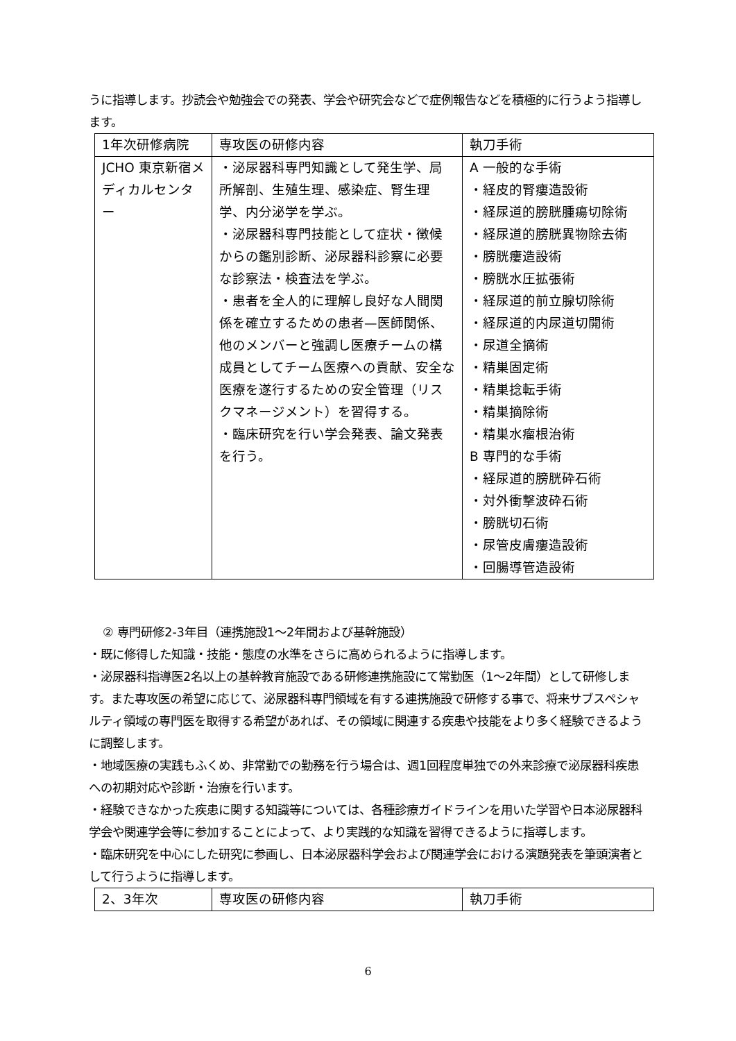うに指導します。抄読会や勉強会での発表、学会や研究会などで症例報告などを積極的に行うよう指導します。
| 1年次研修病院 | 専攻医の研修内容 | 執刀手術 |
| JCHO 東京新宿メディカルセンター | ・泌尿器科専門知識として発生学、局所解剖、生殖生理、感染症、腎生理学、内分泌学を学ぶ。 ・泌尿器科専門技能として症状・徴候からの鑑別診断、泌尿器科診察に必要な診察法・検査法を学ぶ。 ・患者を全人的に理解し良好な人間関係を確立するための患者—医師関係、他のメンバーと強調し医療チームの構成員としてチーム医療への貢献、安全な医療を遂行するための安全管理（リスクマネージメント）を習得する。 ・臨床研究を行い学会発表、論文発表を行う。 | A 一般的な手術 ・経皮的腎瘻造設術 ・経尿道的膀胱腫瘍切除術 ・経尿道的膀胱異物除去術 ・膀胱瘻造設術 ・膀胱水圧拡張術 ・経尿道的前立腺切除術 ・経尿道的内尿道切開術 ・尿道全摘術 ・精巣固定術 ・精巣捻転手術 ・精巣摘除術 ・精巣水瘤根治術 B 専門的な手術 ・経尿道的膀胱砕石術 ・対外衝撃波砕石術 ・膀胱切石術 ・尿管皮膚瘻造設術 ・回腸導管造設術 |
② 専門研修2-3年目（連携施設1～2年間および基幹施設）
・既に修得した知識・技能・態度の水準をさらに高められるように指導します。
・泌尿器科指導医2名以上の基幹教育施設である研修連携施設にて常勤医（1～2年間）として研修します。また専攻医の希望に応じて、泌尿器科専門領域を有する連携施設で研修する事で、将来サブスペシャルティ領域の専門医を取得する希望があれば、その領域に関連する疾患や技能をより多く経験できるように調整します。
・地域医療の実践もふくめ、非常勤での勤務を行う場合は、週1回程度単独での外来診療で泌尿器科疾患への初期対応や診断・治療を行います。
・経験できなかった疾患に関する知識等については、各種診療ガイドラインを用いた学習や日本泌尿器科学会や関連学会等に参加することによって、より実践的な知識を習得できるように指導します。
・臨床研究を中心にした研究に参画し、日本泌尿器科学会および関連学会における演題発表を筆頭演者として行うように指導します。
| 2、3年次 | 専攻医の研修内容 | 執刀手術 |
6